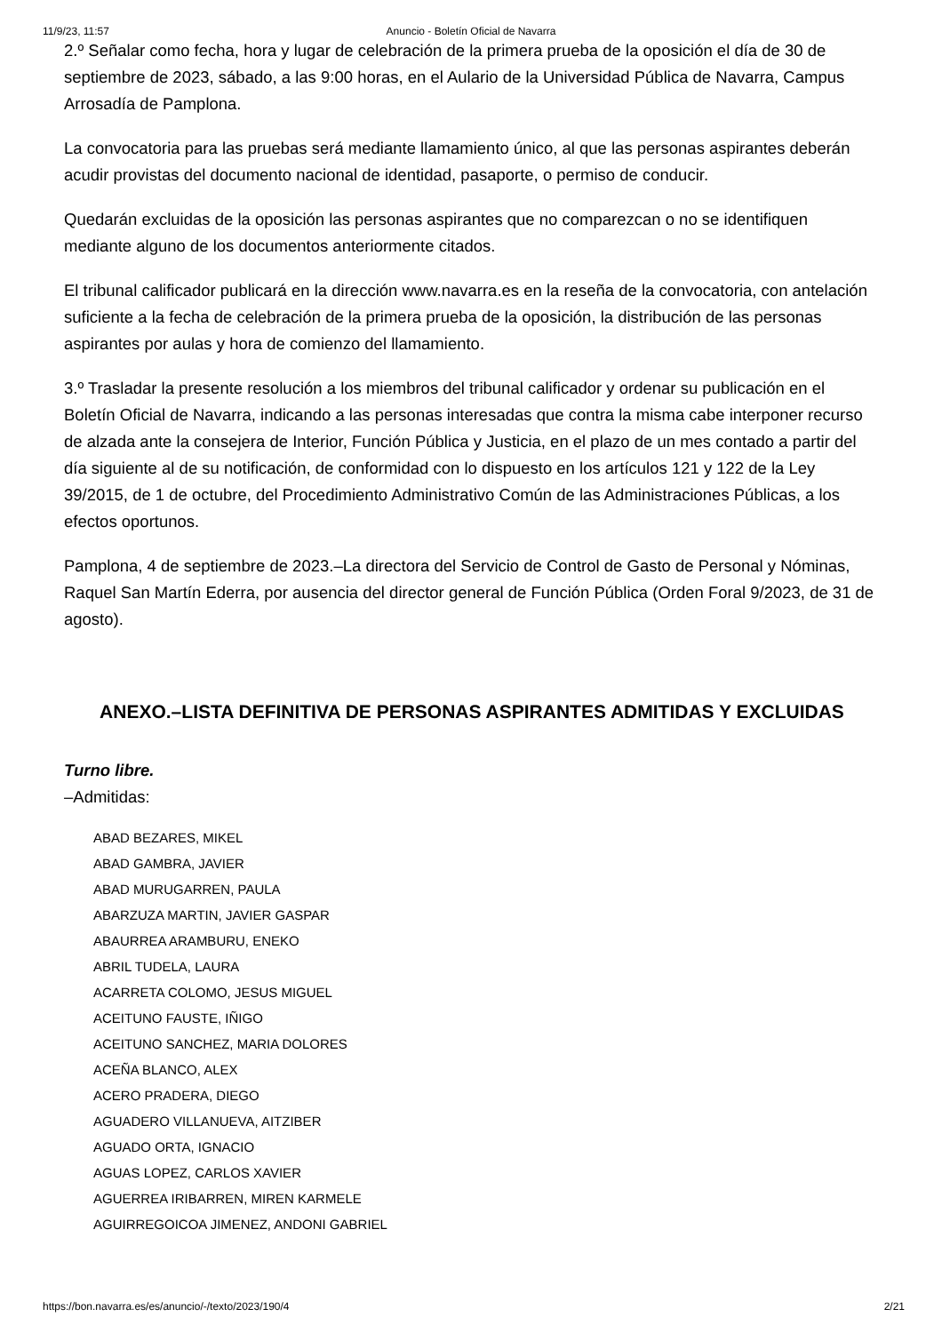11/9/23, 11:57 Anuncio - Boletín Oficial de Navarra
2.º Señalar como fecha, hora y lugar de celebración de la primera prueba de la oposición el día de 30 de septiembre de 2023, sábado, a las 9:00 horas, en el Aulario de la Universidad Pública de Navarra, Campus Arrosadía de Pamplona.
La convocatoria para las pruebas será mediante llamamiento único, al que las personas aspirantes deberán acudir provistas del documento nacional de identidad, pasaporte, o permiso de conducir.
Quedarán excluidas de la oposición las personas aspirantes que no comparezcan o no se identifiquen mediante alguno de los documentos anteriormente citados.
El tribunal calificador publicará en la dirección www.navarra.es en la reseña de la convocatoria, con antelación suficiente a la fecha de celebración de la primera prueba de la oposición, la distribución de las personas aspirantes por aulas y hora de comienzo del llamamiento.
3.º Trasladar la presente resolución a los miembros del tribunal calificador y ordenar su publicación en el Boletín Oficial de Navarra, indicando a las personas interesadas que contra la misma cabe interponer recurso de alzada ante la consejera de Interior, Función Pública y Justicia, en el plazo de un mes contado a partir del día siguiente al de su notificación, de conformidad con lo dispuesto en los artículos 121 y 122 de la Ley 39/2015, de 1 de octubre, del Procedimiento Administrativo Común de las Administraciones Públicas, a los efectos oportunos.
Pamplona, 4 de septiembre de 2023.–La directora del Servicio de Control de Gasto de Personal y Nóminas, Raquel San Martín Ederra, por ausencia del director general de Función Pública (Orden Foral 9/2023, de 31 de agosto).
ANEXO.–LISTA DEFINITIVA DE PERSONAS ASPIRANTES ADMITIDAS Y EXCLUIDAS
Turno libre.
–Admitidas:
ABAD BEZARES, MIKEL
ABAD GAMBRA, JAVIER
ABAD MURUGARREN, PAULA
ABARZUZA MARTIN, JAVIER GASPAR
ABAURREA ARAMBURU, ENEKO
ABRIL TUDELA, LAURA
ACARRETA COLOMO, JESUS MIGUEL
ACEITUNO FAUSTE, IÑIGO
ACEITUNO SANCHEZ, MARIA DOLORES
ACEÑA BLANCO, ALEX
ACERO PRADERA, DIEGO
AGUADERO VILLANUEVA, AITZIBER
AGUADO ORTA, IGNACIO
AGUAS LOPEZ, CARLOS XAVIER
AGUERREA IRIBARREN, MIREN KARMELE
AGUIRREGOICOA JIMENEZ, ANDONI GABRIEL
https://bon.navarra.es/es/anuncio/-/texto/2023/190/4 2/21